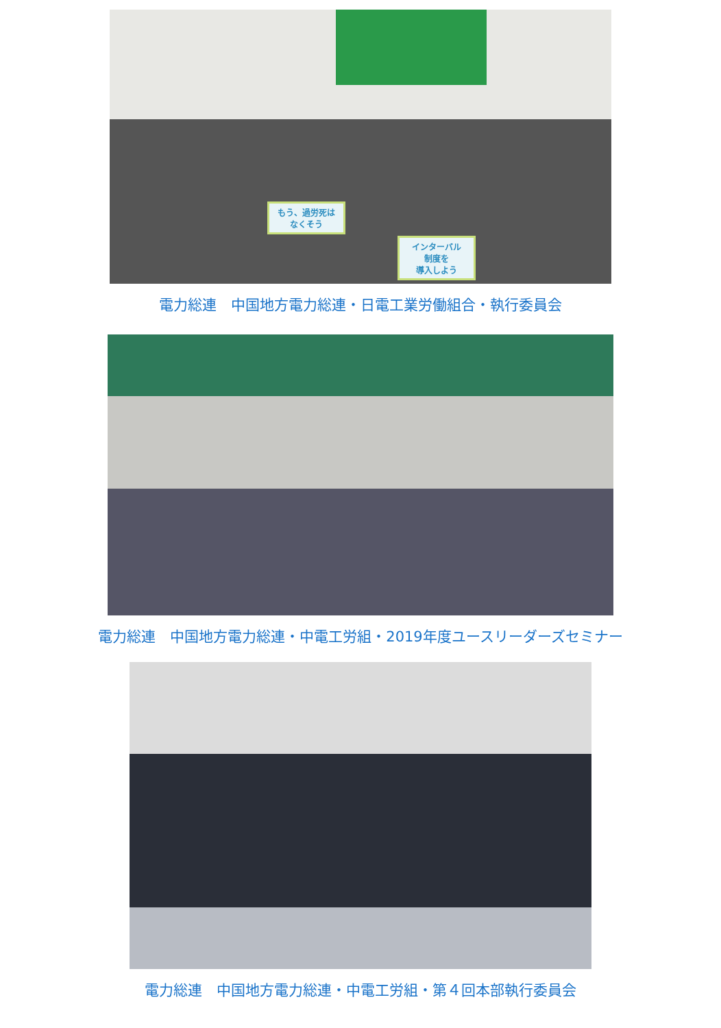もう、過労死は
なくそう
インターバル
制度を
導入しよう
電力総連　中国地方電力総連・日電工業労働組合・執行委員会
電力総連　中国地方電力総連・中電工労組・2019年度ユースリーダーズセミナー
電力総連　中国地方電力総連・中電工労組・第４回本部執行委員会